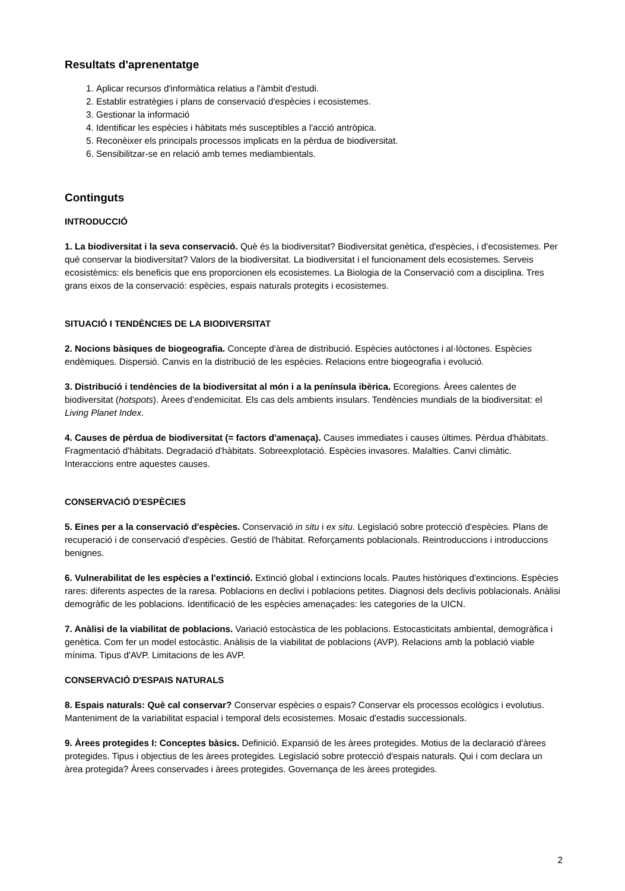Resultats d'aprenentatge
1. Aplicar recursos d'informàtica relatius a l'àmbit d'estudi.
2. Establir estratègies i plans de conservació d'espècies i ecosistemes.
3. Gestionar la informació
4. Identificar les espècies i hàbitats més susceptibles a l'acció antròpica.
5. Reconèixer els principals processos implicats en la pèrdua de biodiversitat.
6. Sensibilitzar-se en relació amb temes mediambientals.
Continguts
INTRODUCCIÓ
1. La biodiversitat i la seva conservació. Què és la biodiversitat? Biodiversitat genètica, d'espècies, i d'ecosistemes. Per què conservar la biodiversitat? Valors de la biodiversitat. La biodiversitat i el funcionament dels ecosistemes. Serveis ecosistèmics: els beneficis que ens proporcionen els ecosistemes. La Biologia de la Conservació com a disciplina. Tres grans eixos de la conservació: espècies, espais naturals protegits i ecosistemes.
SITUACIÓ I TENDÈNCIES DE LA BIODIVERSITAT
2. Nocions bàsiques de biogeografia. Concepte d'àrea de distribució. Espècies autòctones i al·lòctones. Espècies endèmiques. Dispersió. Canvis en la distribució de les espècies. Relacions entre biogeografia i evolució.
3. Distribució i tendències de la biodiversitat al món i a la península ibèrica. Ecoregions. Àrees calentes de biodiversitat (hotspots). Àrees d'endemicitat. Els cas dels ambients insulars. Tendències mundials de la biodiversitat: el Living Planet Index.
4. Causes de pèrdua de biodiversitat (= factors d'amenaça). Causes immediates i causes últimes. Pèrdua d'hàbitats. Fragmentació d'hàbitats. Degradació d'hàbitats. Sobreexplotació. Espècies invasores. Malalties. Canvi climàtic. Interaccions entre aquestes causes.
CONSERVACIÓ D'ESPÈCIES
5. Eines per a la conservació d'espècies. Conservació in situ i ex situ. Legislació sobre protecció d'espècies. Plans de recuperació i de conservació d'espècies. Gestió de l'hàbitat. Reforçaments poblacionals. Reintroduccions i introduccions benignes.
6. Vulnerabilitat de les espècies a l'extinció. Extinció global i extincions locals. Pautes històriques d'extincions. Espècies rares: diferents aspectes de la raresa. Poblacions en declivi i poblacions petites. Diagnosi dels declivis poblacionals. Anàlisi demogràfic de les poblacions. Identificació de les espècies amenaçades: les categories de la UICN.
7. Anàlisi de la viabilitat de poblacions. Variació estocàstica de les poblacions. Estocasticitats ambiental, demogràfica i genètica. Com fer un model estocàstic. Anàlisis de la viabilitat de poblacions (AVP). Relacions amb la població viable mínima. Tipus d'AVP. Limitacions de les AVP.
CONSERVACIÓ D'ESPAIS NATURALS
8. Espais naturals: Què cal conservar? Conservar espècies o espais? Conservar els processos ecològics i evolutius. Manteniment de la variabilitat espacial i temporal dels ecosistemes. Mosaic d'estadis successionals.
9. Àrees protegides I: Conceptes bàsics. Definició. Expansió de les àrees protegides. Motius de la declaració d'àrees protegides. Tipus i objectius de les àrees protegides. Legislació sobre protecció d'espais naturals. Qui i com declara un àrea protegida? Àrees conservades i àrees protegides. Governança de les àrees protegides.
2